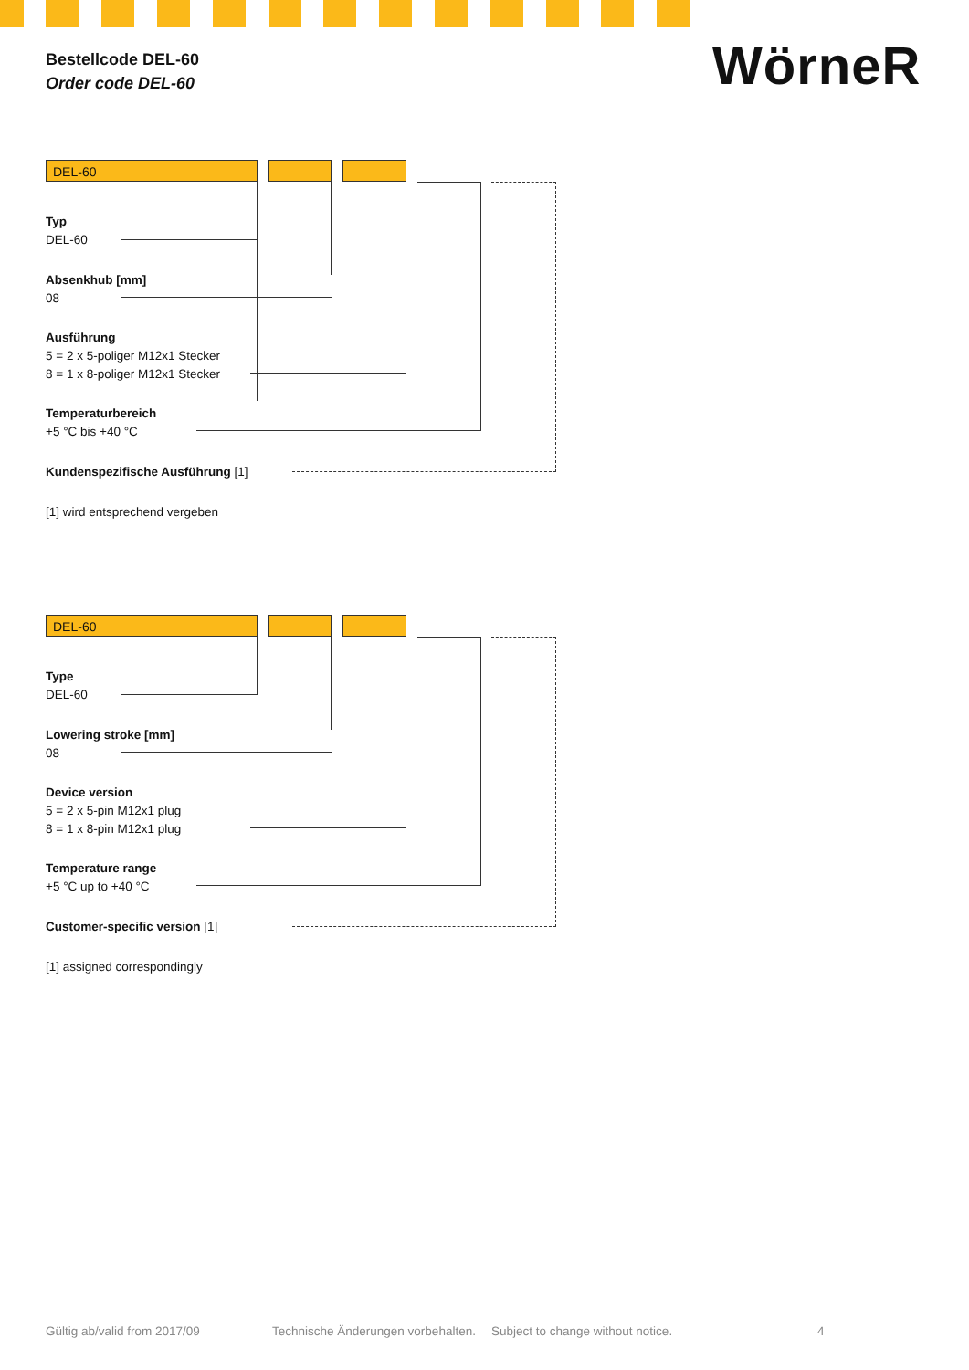Bestellcode DEL-60
Order code DEL-60
WörneR
DEL-60
Typ
DEL-60
Absenkhub [mm]
08
Ausführung
5 = 2 x 5-poliger M12x1 Stecker
8 = 1 x 8-poliger M12x1 Stecker
Temperaturbereich
+5 °C bis +40 °C
Kundenspezifische Ausführung [1]
[1] wird entsprechend vergeben
DEL-60
Type
DEL-60
Lowering stroke [mm]
08
Device version
5 = 2 x 5-pin M12x1 plug
8 = 1 x 8-pin M12x1 plug
Temperature range
+5 °C up to +40 °C
Customer-specific version [1]
[1] assigned correspondingly
Gültig ab/valid from 2017/09
Technische Änderungen vorbehalten.
Subject to change without notice.
4